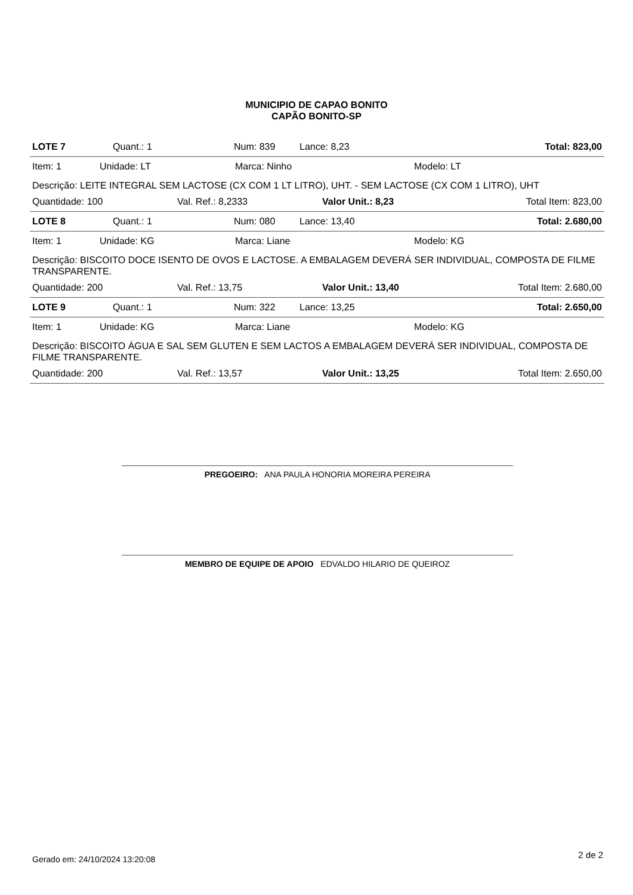MUNICIPIO DE CAPAO BONITO
CAPÃO BONITO-SP
LOTE 7 Quant.: 1 Num: 839 Lance: 8,23 Total: 823,00
Item: 1 Unidade: LT Marca: Ninho Modelo: LT
Descrição: LEITE INTEGRAL SEM LACTOSE (CX COM 1 LT LITRO), UHT. - SEM LACTOSE (CX COM 1 LITRO), UHT
Quantidade: 100 Val. Ref.: 8,2333 Valor Unit.: 8,23 Total Item: 823,00
LOTE 8 Quant.: 1 Num: 080 Lance: 13,40 Total: 2.680,00
Item: 1 Unidade: KG Marca: Liane Modelo: KG
Descrição: BISCOITO DOCE ISENTO DE OVOS E LACTOSE. A EMBALAGEM DEVERÁ SER INDIVIDUAL, COMPOSTA DE FILME TRANSPARENTE.
Quantidade: 200 Val. Ref.: 13,75 Valor Unit.: 13,40 Total Item: 2.680,00
LOTE 9 Quant.: 1 Num: 322 Lance: 13,25 Total: 2.650,00
Item: 1 Unidade: KG Marca: Liane Modelo: KG
Descrição: BISCOITO ÁGUA E SAL SEM GLUTEN E SEM LACTOS A EMBALAGEM DEVERÁ SER INDIVIDUAL, COMPOSTA DE FILME TRANSPARENTE.
Quantidade: 200 Val. Ref.: 13,57 Valor Unit.: 13,25 Total Item: 2.650,00
PREGOEIRO: ANA PAULA HONORIA MOREIRA PEREIRA
MEMBRO DE EQUIPE DE APOIO EDVALDO HILARIO DE QUEIROZ
Gerado em: 24/10/2024 13:20:08 2 de 2